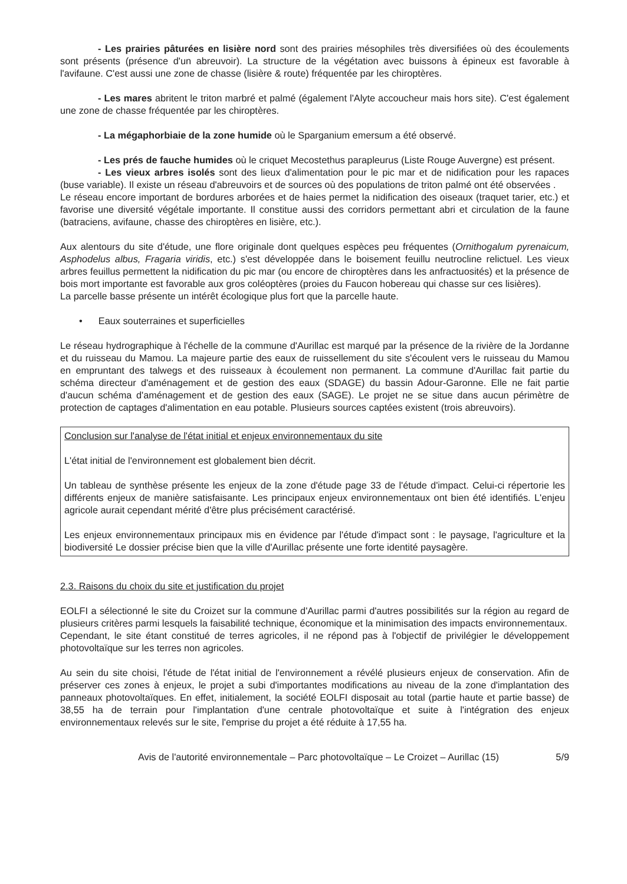- Les prairies pâturées en lisière nord sont des prairies mésophiles très diversifiées où des écoulements sont présents (présence d'un abreuvoir). La structure de la végétation avec buissons à épineux est favorable à l'avifaune. C'est aussi une zone de chasse (lisière & route) fréquentée par les chiroptères.
- Les mares abritent le triton marbré et palmé (également l'Alyte accoucheur mais hors site). C'est également une zone de chasse fréquentée par les chiroptères.
- La mégaphorbiaie de la zone humide où le Sparganium emersum a été observé.
- Les prés de fauche humides où le criquet Mecostethus parapleurus (Liste Rouge Auvergne) est présent.
- Les vieux arbres isolés sont des lieux d'alimentation pour le pic mar et de nidification pour les rapaces (buse variable). Il existe un réseau d'abreuvoirs et de sources où des populations de triton palmé ont été observées .
Le réseau encore important de bordures arborées et de haies permet la nidification des oiseaux (traquet tarier, etc.) et favorise une diversité végétale importante. Il constitue aussi des corridors permettant abri et circulation de la faune (batraciens, avifaune, chasse des chiroptères en lisière, etc.).
Aux alentours du site d'étude, une flore originale dont quelques espèces peu fréquentes (Ornithogalum pyrenaicum, Asphodelus albus, Fragaria viridis, etc.) s'est développée dans le boisement feuillu neutrocline relictuel. Les vieux arbres feuillus permettent la nidification du pic mar (ou encore de chiroptères dans les anfractuosités) et la présence de bois mort importante est favorable aux gros coléoptères (proies du Faucon hobereau qui chasse sur ces lisières).
La parcelle basse présente un intérêt écologique plus fort que la parcelle haute.
• Eaux souterraines et superficielles
Le réseau hydrographique à l'échelle de la commune d'Aurillac est marqué par la présence de la rivière de la Jordanne et du ruisseau du Mamou. La majeure partie des eaux de ruissellement du site s'écoulent vers le ruisseau du Mamou en empruntant des talwegs et des ruisseaux à écoulement non permanent. La commune d'Aurillac fait partie du schéma directeur d'aménagement et de gestion des eaux (SDAGE) du bassin Adour-Garonne. Elle ne fait partie d'aucun schéma d'aménagement et de gestion des eaux (SAGE). Le projet ne se situe dans aucun périmètre de protection de captages d'alimentation en eau potable. Plusieurs sources captées existent (trois abreuvoirs).
Conclusion sur l'analyse de l'état initial et enjeux environnementaux du site
L'état initial de l'environnement est globalement bien décrit.
Un tableau de synthèse présente les enjeux de la zone d'étude page 33 de l'étude d'impact. Celui-ci répertorie les différents enjeux de manière satisfaisante. Les principaux enjeux environnementaux ont bien été identifiés. L'enjeu agricole aurait cependant mérité d'être plus précisément caractérisé.
Les enjeux environnementaux principaux mis en évidence par l'étude d'impact sont : le paysage, l'agriculture et la biodiversité Le dossier précise bien que la ville d'Aurillac présente une forte identité paysagère.
2.3. Raisons du choix du site et justification du projet
EOLFI a sélectionné le site du Croizet sur la commune d'Aurillac parmi d'autres possibilités sur la région au regard de plusieurs critères parmi lesquels la faisabilité technique, économique et la minimisation des impacts environnementaux.
Cependant, le site étant constitué de terres agricoles, il ne répond pas à l'objectif de privilégier le développement photovoltaïque sur les terres non agricoles.
Au sein du site choisi, l'étude de l'état initial de l'environnement a révélé plusieurs enjeux de conservation. Afin de préserver ces zones à enjeux, le projet a subi d'importantes modifications au niveau de la zone d'implantation des panneaux photovoltaïques. En effet, initialement, la société EOLFI disposait au total (partie haute et partie basse) de 38,55 ha de terrain pour l'implantation d'une centrale photovoltaïque et suite à l'intégration des enjeux environnementaux relevés sur le site, l'emprise du projet a été réduite à 17,55 ha.
Avis de l'autorité environnementale – Parc photovoltaïque – Le Croizet – Aurillac (15) 5/9